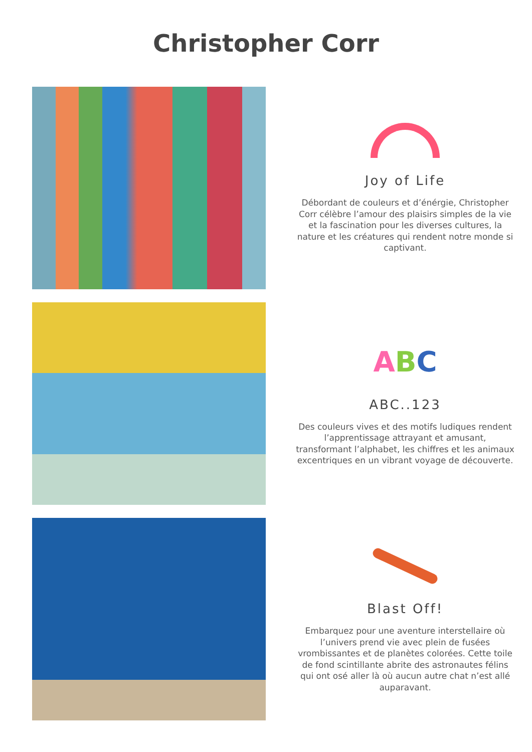Christopher Corr
Joy of Life
Débordant de couleurs et d’énérgie, Christopher Corr célèbre l’amour des plaisirs simples de la vie et la fascination pour les diverses cultures, la nature et les créatures qui rendent notre monde si captivant.
ABC
ABC..123
Des couleurs vives et des motifs ludiques rendent l’apprentissage attrayant et amusant, transformant l’alphabet, les chiffres et les animaux excentriques en un vibrant voyage de découverte.
Blast Off!
Embarquez pour une aventure interstellaire où l’univers prend vie avec plein de fusées vrombissantes et de planètes colorées. Cette toile de fond scintillante abrite des astronautes félins qui ont osé aller là où aucun autre chat n’est allé auparavant.